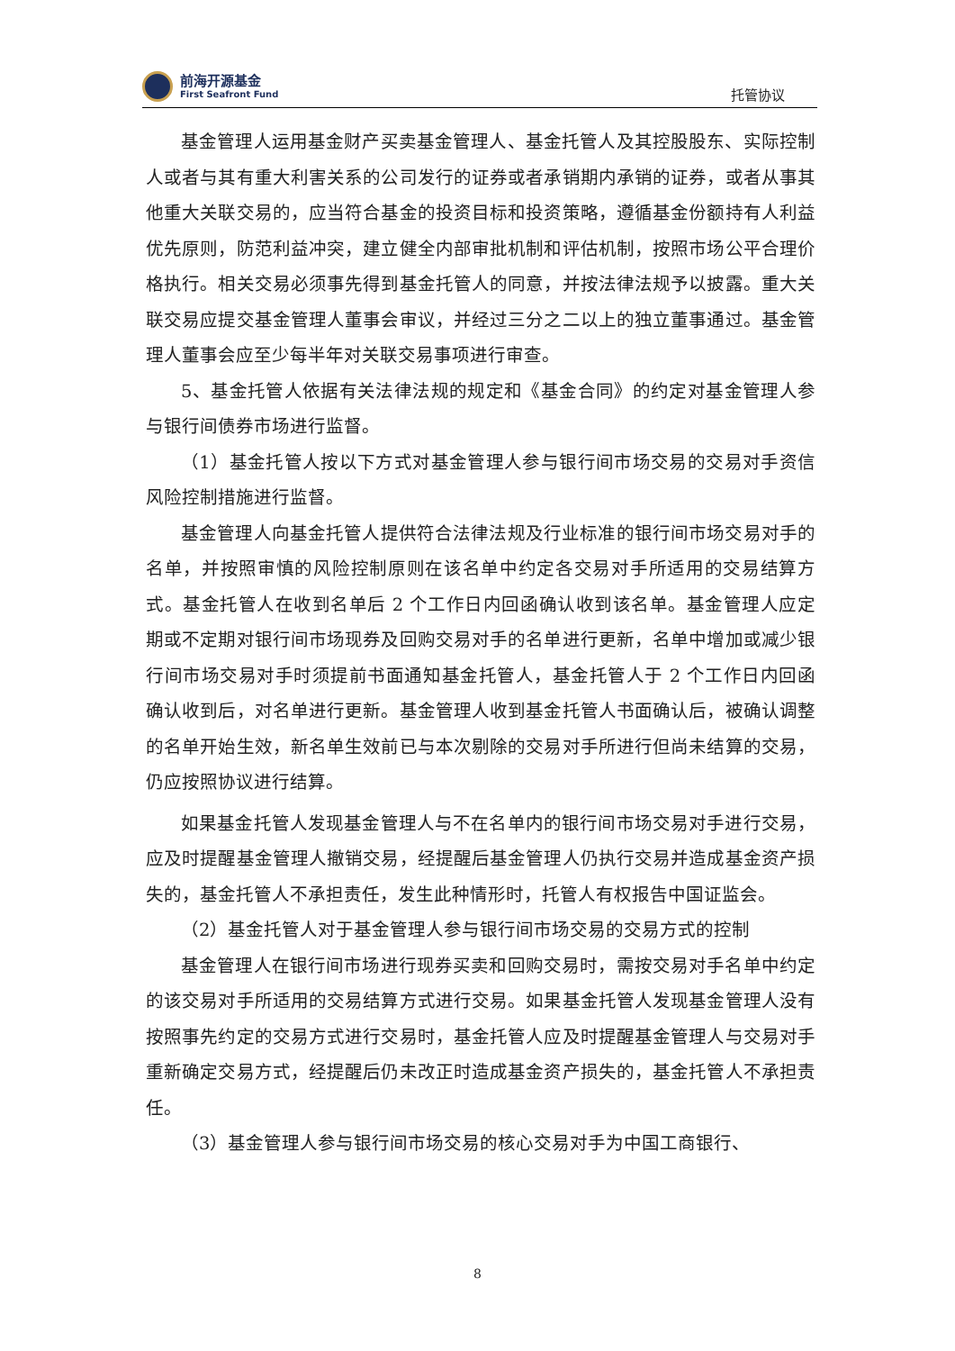前海开源基金
First Seafront Fund
托管协议
基金管理人运用基金财产买卖基金管理人、基金托管人及其控股股东、实际控制人或者与其有重大利害关系的公司发行的证券或者承销期内承销的证券，或者从事其他重大关联交易的，应当符合基金的投资目标和投资策略，遵循基金份额持有人利益优先原则，防范利益冲突，建立健全内部审批机制和评估机制，按照市场公平合理价格执行。相关交易必须事先得到基金托管人的同意，并按法律法规予以披露。重大关联交易应提交基金管理人董事会审议，并经过三分之二以上的独立董事通过。基金管理人董事会应至少每半年对关联交易事项进行审查。
5、基金托管人依据有关法律法规的规定和《基金合同》的约定对基金管理人参与银行间债券市场进行监督。
（1）基金托管人按以下方式对基金管理人参与银行间市场交易的交易对手资信风险控制措施进行监督。
基金管理人向基金托管人提供符合法律法规及行业标准的银行间市场交易对手的名单，并按照审慎的风险控制原则在该名单中约定各交易对手所适用的交易结算方式。基金托管人在收到名单后 2 个工作日内回函确认收到该名单。基金管理人应定期或不定期对银行间市场现券及回购交易对手的名单进行更新，名单中增加或减少银行间市场交易对手时须提前书面通知基金托管人，基金托管人于 2 个工作日内回函确认收到后，对名单进行更新。基金管理人收到基金托管人书面确认后，被确认调整的名单开始生效，新名单生效前已与本次剔除的交易对手所进行但尚未结算的交易，仍应按照协议进行结算。
如果基金托管人发现基金管理人与不在名单内的银行间市场交易对手进行交易，应及时提醒基金管理人撤销交易，经提醒后基金管理人仍执行交易并造成基金资产损失的，基金托管人不承担责任，发生此种情形时，托管人有权报告中国证监会。
（2）基金托管人对于基金管理人参与银行间市场交易的交易方式的控制
基金管理人在银行间市场进行现券买卖和回购交易时，需按交易对手名单中约定的该交易对手所适用的交易结算方式进行交易。如果基金托管人发现基金管理人没有按照事先约定的交易方式进行交易时，基金托管人应及时提醒基金管理人与交易对手重新确定交易方式，经提醒后仍未改正时造成基金资产损失的，基金托管人不承担责任。
（3）基金管理人参与银行间市场交易的核心交易对手为中国工商银行、
8